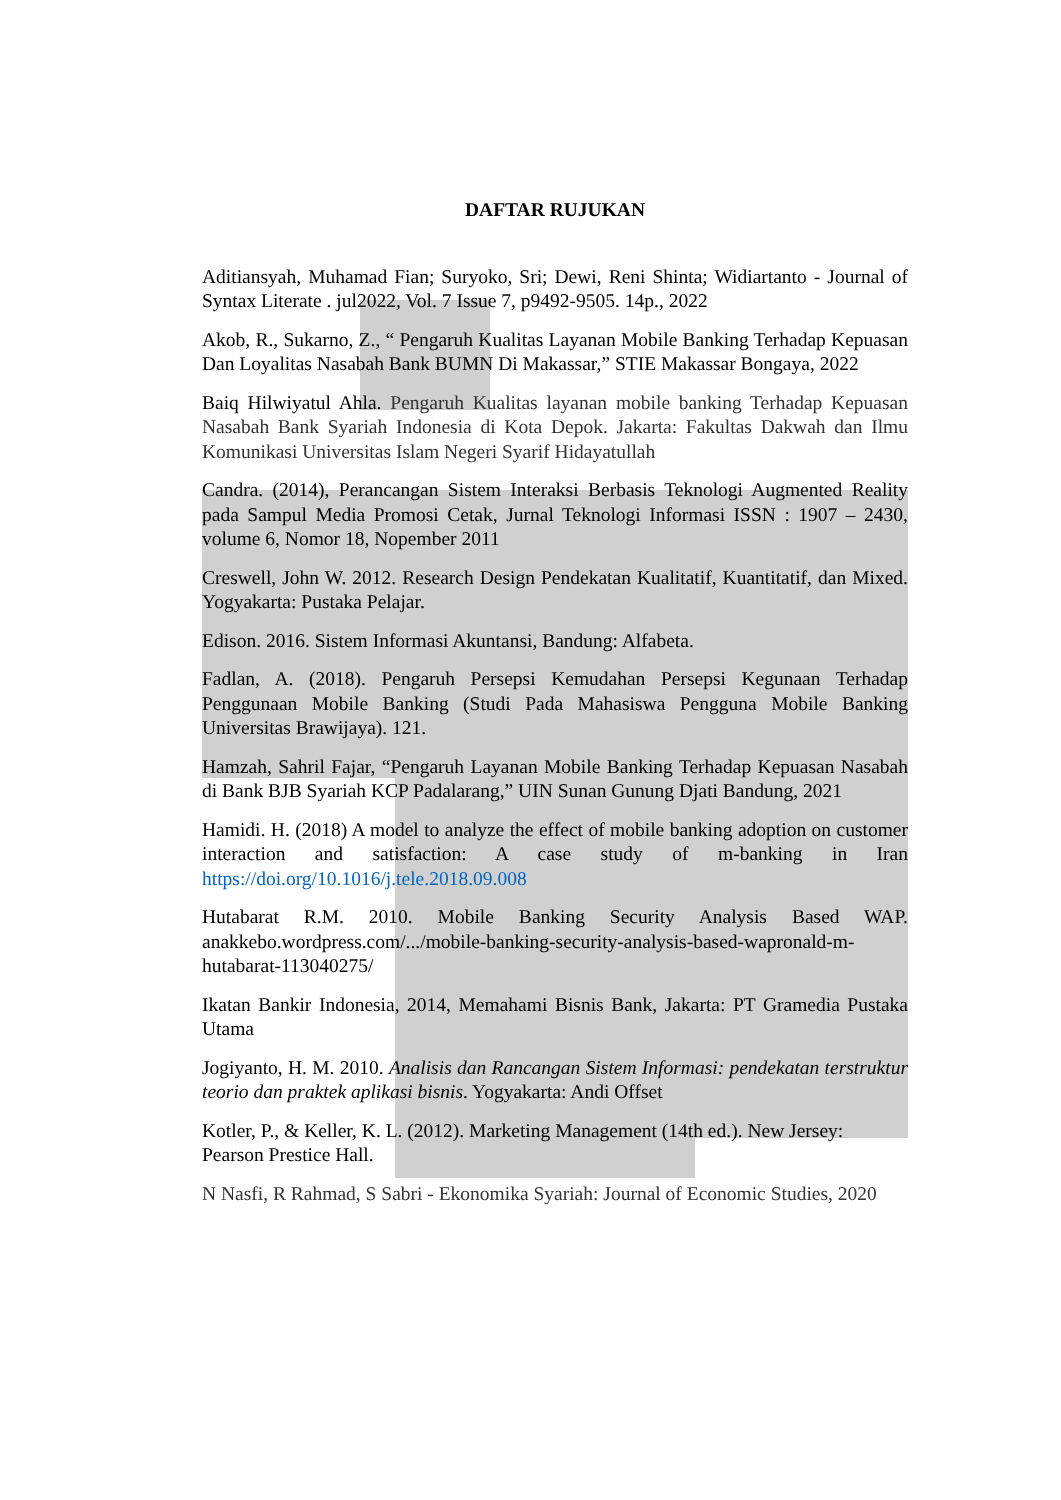DAFTAR RUJUKAN
Aditiansyah, Muhamad Fian; Suryoko, Sri; Dewi, Reni Shinta; Widiartanto - Journal of Syntax Literate . jul2022, Vol. 7 Issue 7, p9492-9505. 14p., 2022
Akob, R., Sukarno, Z., “ Pengaruh Kualitas Layanan Mobile Banking Terhadap Kepuasan Dan Loyalitas Nasabah Bank BUMN Di Makassar,” STIE Makassar Bongaya, 2022
Baiq Hilwiyatul Ahla. Pengaruh Kualitas layanan mobile banking Terhadap Kepuasan Nasabah Bank Syariah Indonesia di Kota Depok. Jakarta: Fakultas Dakwah dan Ilmu Komunikasi Universitas Islam Negeri Syarif Hidayatullah
Candra. (2014), Perancangan Sistem Interaksi Berbasis Teknologi Augmented Reality pada Sampul Media Promosi Cetak, Jurnal Teknologi Informasi ISSN : 1907 – 2430, volume 6, Nomor 18, Nopember 2011
Creswell, John W. 2012. Research Design Pendekatan Kualitatif, Kuantitatif, dan Mixed. Yogyakarta: Pustaka Pelajar.
Edison. 2016. Sistem Informasi Akuntansi, Bandung: Alfabeta.
Fadlan, A. (2018). Pengaruh Persepsi Kemudahan Persepsi Kegunaan Terhadap Penggunaan Mobile Banking (Studi Pada Mahasiswa Pengguna Mobile Banking Universitas Brawijaya). 121.
Hamzah, Sahril Fajar, “Pengaruh Layanan Mobile Banking Terhadap Kepuasan Nasabah di Bank BJB Syariah KCP Padalarang,” UIN Sunan Gunung Djati Bandung, 2021
Hamidi. H. (2018) A model to analyze the effect of mobile banking adoption on customer interaction and satisfaction: A case study of m-banking in Iran https://doi.org/10.1016/j.tele.2018.09.008
Hutabarat R.M. 2010. Mobile Banking Security Analysis Based WAP. anakkebo.wordpress.com/.../mobile-banking-security-analysis-based-wapronald-m-hutabarat-113040275/
Ikatan Bankir Indonesia, 2014, Memahami Bisnis Bank, Jakarta: PT Gramedia Pustaka Utama
Jogiyanto, H. M. 2010. Analisis dan Rancangan Sistem Informasi: pendekatan terstruktur teorio dan praktek aplikasi bisnis. Yogyakarta: Andi Offset
Kotler, P., & Keller, K. L. (2012). Marketing Management (14th ed.). New Jersey: Pearson Prestice Hall.
N Nasfi, R Rahmad, S Sabri - Ekonomika Syariah: Journal of Economic Studies, 2020